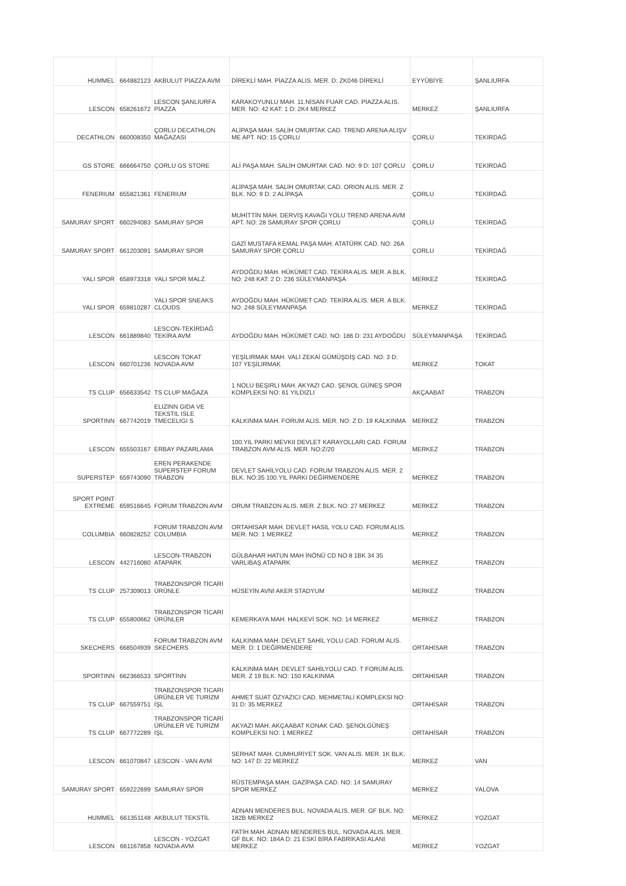| HUMMEL | 664882123 | AKBULUT PİAZZA AVM | DİREKLİ MAH. PİAZZA ALIS. MER. D: ZK046 DİREKLİ | EYYÜBİYE | ŞANLIURFA |
| LESCON | 658261672 | LESCON ŞANLIURFA PİAZZA | KARAKOYUNLU MAH. 11.NİSAN FUAR CAD. PİAZZA ALIS. MER. NO: 42 KAT: 1 D: 2K4 MERKEZ | MERKEZ | ŞANLIURFA |
| DECATHLON | 660008350 | ÇORLU DECATHLON MAĞAZASI | ALİPAŞA MAH. SALİH OMURTAK CAD. TREND ARENA ALIŞV ME APT. NO: 15 ÇORLU | ÇORLU | TEKİRDAĞ |
| GS STORE | 666664750 | ÇORLU GS STORE | ALİ PAŞA MAH. SALİH OMURTAK CAD. NO: 9 D: 107 ÇORLU | ÇORLU | TEKİRDAĞ |
| FENERIUM | 655821361 | FENERIUM | ALİPAŞA MAH. SALİH OMURTAK CAD. ORION ALIS. MER. Z BLK. NO: 9 D: 2 ALİPAŞA | ÇORLU | TEKİRDAĞ |
| SAMURAY SPORT | 660294083 | SAMURAY SPOR | MUHİTTİN MAH. DERVİŞ KAVAĞI YOLU TREND ARENA AVM APT. NO: 28 SAMURAY SPOR ÇORLU | ÇORLU | TEKİRDAĞ |
| SAMURAY SPORT | 661203091 | SAMURAY SPOR | GAZİ MUSTAFA KEMAL PAŞA MAH. ATATÜRK CAD. NO: 26A SAMURAY SPOR ÇORLU | ÇORLU | TEKİRDAĞ |
| YALI SPOR | 658973318 | YALI SPOR MALZ. | AYDOĞDU MAH. HÜKÜMET CAD. TEKİRA ALIS. MER. A BLK. NO: 248 KAT: 2 D: 236 SÜLEYMANPAŞA | MERKEZ | TEKİRDAĞ |
| YALI SPOR | 659810287 | YALI SPOR SNEAKS CLOUDS | AYDOĞDU MAH. HÜKÜMET CAD. TEKİRA ALIS. MER. A BLK. NO: 248 SÜLEYMANPAŞA | MERKEZ | TEKİRDAĞ |
| LESCON | 661889840 | LESCON-TEKİRDAĞ TEKİRA AVM | AYDOĞDU MAH. HÜKÜMET CAD. NO: 186 D: 231 AYDOĞDU | SÜLEYMANPAŞA | TEKİRDAĞ |
| LESCON | 660701236 | LESCON TOKAT NOVADA AVM | YEŞİLIRMAK MAH. VALİ ZEKAİ GÜMÜŞDİŞ CAD. NO: 3 D: 107 YEŞİLIRMAK | MERKEZ | TOKAT |
| TS CLUP | 656633542 | TS CLUP MAĞAZA | 1 NOLU BEŞIRLI MAH. AKYAZI CAD. ŞENOL GÜNEŞ SPOR KOMPLEKSI NO: 61 YILDIZLI | AKÇAABAT | TRABZON |
| SPORTINN | 667742019 | ELIZINN GIDA VE TEKSTIL ISLE TMECELIGI S | KALKINMA MAH. FORUM ALIS. MER. NO: Z D: 19 KALKINMA | MERKEZ | TRABZON |
| LESCON | 655503167 | ERBAY PAZARLAMA | 100.YIL PARKI MEVKII DEVLET KARAYOLLARI CAD. FORUM TRABZON AVM ALIS. MER. NO:Z/20 | MERKEZ | TRABZON |
| SUPERSTEP | 659743090 | EREN PERAKENDE SUPERSTEP FORUM TRABZON | DEVLET SAHİLYOLU CAD. FORUM TRABZON ALIS. MER. 2 BLK. NO:35 100.YIL PARKI DEĞİRMENDERE | MERKEZ | TRABZON |
| SPORT POINT EXTREME | 659516645 | FORUM TRABZON AVM | ORUM TRABZON ALIS. MER. Z BLK. NO: 27 MERKEZ | MERKEZ | TRABZON |
| COLUMBIA | 660828252 | FORUM TRABZON AVM COLUMBIA | ORTAHİSAR MAH. DEVLET HASİL YOLU CAD. FORUM ALIS. MER. NO: 1 MERKEZ | MERKEZ | TRABZON |
| LESCON | 442716080 | LESCON-TRABZON ATAPARK | GÜLBAHAR HATUN MAH İNÖNÜ CD NO 8 1BK 34 35 VARLIBAŞ ATAPARK | MERKEZ | TRABZON |
| TS CLUP | 257309013 | TRABZONSPOR TİCARİ ÜRÜNLE | HÜSEYİN AVNİ AKER STADYUM | MERKEZ | TRABZON |
| TS CLUP | 655800662 | TRABZONSPOR TİCARİ ÜRÜNLER | KEMERKAYA MAH. HALKEVİ SOK. NO: 14 MERKEZ | MERKEZ | TRABZON |
| SKECHERS | 668504939 | FORUM TRABZON AVM SKECHERS | KALKINMA MAH. DEVLET SAHİL YOLU CAD. FORUM ALIS. MER. D: 1 DEĞİRMENDERE | ORTAHİSAR | TRABZON |
| SPORTINN | 662366533 | SPORTİNN | KALKINMA MAH. DEVLET SAHİLYOLU CAD. T FORUM ALIS. MER. Z 19 BLK. NO: 150 KALKINMA | ORTAHİSAR | TRABZON |
| TS CLUP | 667559751 | TRABZONSPOR TICARI ÜRÜNLER VE TURİZM İŞL | AHMET SUAT ÖZYAZICI CAD. MEHMETALİ KOMPLEKSI NO: 31 D: 35 MERKEZ | ORTAHİSAR | TRABZON |
| TS CLUP | 667772289 | TRABZONSPOR TİCARİ ÜRÜNLER VE TURİZM İŞL | AKYAZI MAH. AKÇAABAT KONAK CAD. ŞENOLGÜNEŞ KOMPLEKSI NO: 1 MERKEZ | ORTAHİSAR | TRABZON |
| LESCON | 661070847 | LESCON - VAN AVM | SERHAT MAH. CUMHURİYET SOK. VAN ALIS. MER. 1K BLK. NO: 147 D: 22 MERKEZ | MERKEZ | VAN |
| SAMURAY SPORT | 659222699 | SAMURAY SPOR | RÜSTEMPAŞA MAH. GAZİPAŞA CAD. NO: 14 SAMURAY SPOR MERKEZ | MERKEZ | YALOVA |
| HUMMEL | 661351148 | AKBULUT TEKSTİL | ADNAN MENDERES BUL. NOVADA ALIS. MER. GF BLK. NO: 182B MERKEZ | MERKEZ | YOZGAT |
| LESCON | 661167858 | LESCON - YOZGAT NOVADA AVM | FATİH MAH. ADNAN MENDERES BUL. NOVADA ALIS. MER. GF BLK. NO: 184A D: 21 ESKİ BİRA FABRİKASI ALANI MERKEZ | MERKEZ | YOZGAT |